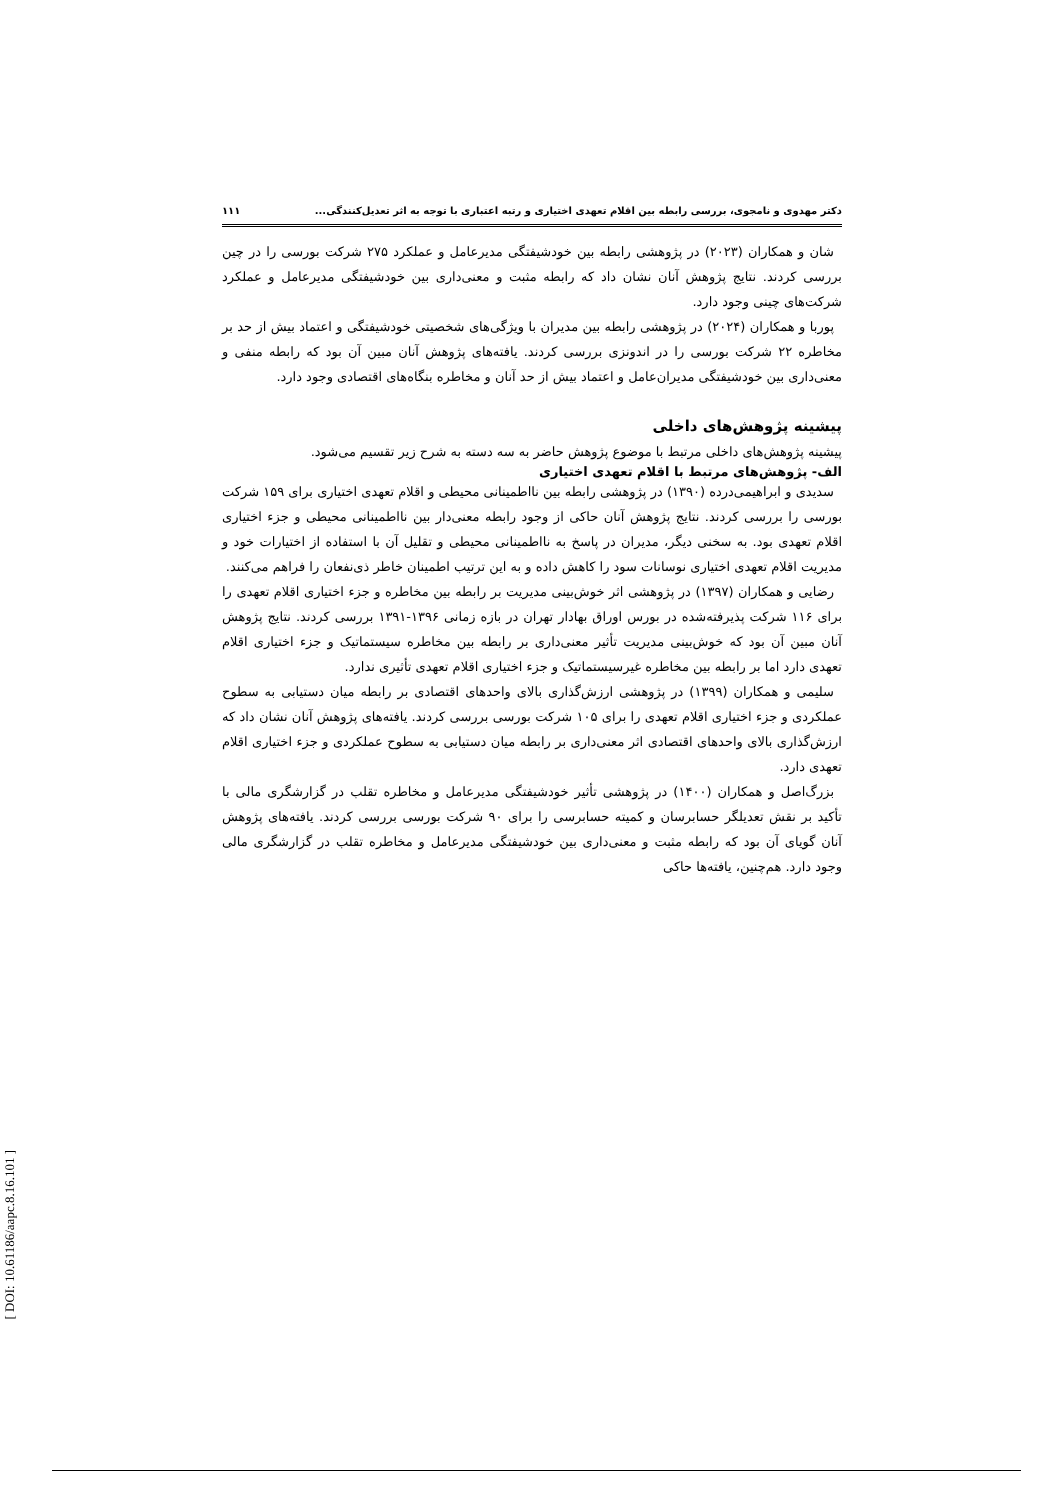دکتر مهدوی و نامجوی، بررسی رابطه بین اقلام تعهدی اختیاری و رتبه اعتباری با توجه به اثر تعدیل‌کنندگی... ۱۱۱
شان و همکاران (۲۰۲۳) در پژوهشی رابطه بین خودشیفتگی مدیرعامل و عملکرد ۲۷۵ شرکت بورسی را در چین بررسی کردند. نتایج پژوهش آنان نشان داد که رابطه مثبت و معنی‌داری بین خودشیفتگی مدیرعامل و عملکرد شرکت‌های چینی وجود دارد.
پوربا و همکاران (۲۰۲۴) در پژوهشی رابطه بین مدیران با ویژگی‌های شخصیتی خودشیفتگی و اعتماد بیش از حد بر مخاطره ۲۲ شرکت بورسی را در اندونزی بررسی کردند. یافته‌های پژوهش آنان مبین آن بود که رابطه منفی و معنی‌داری بین خودشیفتگی مدیران‌عامل و اعتماد بیش از حد آنان و مخاطره بنگاه‌های اقتصادی وجود دارد.
پیشینه پژوهش‌های داخلی
پیشینه پژوهش‌های داخلی مرتبط با موضوع پژوهش حاضر به سه دسته به شرح زیر تقسیم می‌شود.
الف- پژوهش‌های مرتبط با اقلام تعهدی اختیاری
سدیدی و ابراهیمی‌درده (۱۳۹۰) در پژوهشی رابطه بین نااطمینانی محیطی و اقلام تعهدی اختیاری برای ۱۵۹ شرکت بورسی را بررسی کردند. نتایج پژوهش آنان حاکی از وجود رابطه معنی‌دار بین نااطمینانی محیطی و جزء اختیاری اقلام تعهدی بود. به سخنی دیگر، مدیران در پاسخ به نااطمینانی محیطی و تقلیل آن با استفاده از اختیارات خود و مدیریت اقلام تعهدی اختیاری نوسانات سود را کاهش داده و به این ترتیب اطمینان خاطر ذی‌نفعان را فراهم می‌کنند.
رضایی و همکاران (۱۳۹۷) در پژوهشی اثر خوش‌بینی مدیریت بر رابطه بین مخاطره و جزء اختیاری اقلام تعهدی را برای ۱۱۶ شرکت پذیرفته‌شده در بورس اوراق بهادار تهران در بازه زمانی ۱۳۹۶-۱۳۹۱ بررسی کردند. نتایج پژوهش آنان مبین آن بود که خوش‌بینی مدیریت تأثیر معنی‌داری بر رابطه بین مخاطره سیستماتیک و جزء اختیاری اقلام تعهدی دارد اما بر رابطه بین مخاطره غیرسیستماتیک و جزء اختیاری اقلام تعهدی تأثیری ندارد.
سلیمی و همکاران (۱۳۹۹) در پژوهشی ارزش‌گذاری بالای واحدهای اقتصادی بر رابطه میان دستیابی به سطوح عملکردی و جزء اختیاری اقلام تعهدی را برای ۱۰۵ شرکت بورسی بررسی کردند. یافته‌های پژوهش آنان نشان داد که ارزش‌گذاری بالای واحدهای اقتصادی اثر معنی‌داری بر رابطه میان دستیابی به سطوح عملکردی و جزء اختیاری اقلام تعهدی دارد.
بزرگ‌اصل و همکاران (۱۴۰۰) در پژوهشی تأثیر خودشیفتگی مدیرعامل و مخاطره تقلب در گزارشگری مالی با تأکید بر نقش تعدیلگر حسابرسان و کمیته حسابرسی را برای ۹۰ شرکت بورسی بررسی کردند. یافته‌های پژوهش آنان گویای آن بود که رابطه مثبت و معنی‌داری بین خودشیفتگی مدیرعامل و مخاطره تقلب در گزارشگری مالی وجود دارد. هم‌چنین، یافته‌ها حاکی
[ DOI: 10.61186/aapc.8.16.101 ]